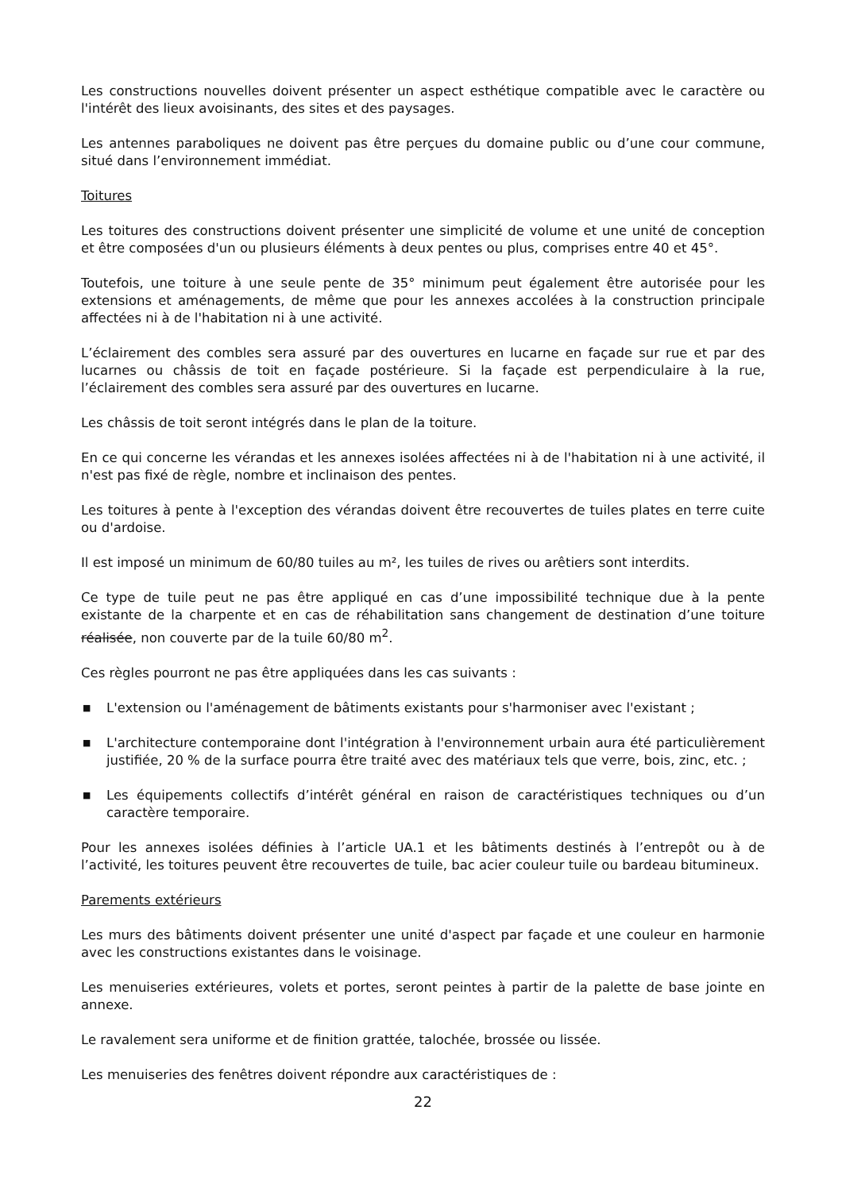Les constructions nouvelles doivent présenter un aspect esthétique compatible avec le caractère ou l'intérêt des lieux avoisinants, des sites et des paysages.
Les antennes paraboliques ne doivent pas être perçues du domaine public ou d’une cour commune, situé dans l’environnement immédiat.
Toitures
Les toitures des constructions doivent présenter une simplicité de volume et une unité de conception et être composées d'un ou plusieurs éléments à deux pentes ou plus, comprises entre 40 et 45°.
Toutefois, une toiture à une seule pente de 35° minimum peut également être autorisée pour les extensions et aménagements, de même que pour les annexes accolées à la construction principale affectées ni à de l'habitation ni à une activité.
L’éclairement des combles sera assuré par des ouvertures en lucarne en façade sur rue et par des lucarnes ou châssis de toit en façade postérieure. Si la façade est perpendiculaire à la rue, l’éclairement des combles sera assuré par des ouvertures en lucarne.
Les châssis de toit seront intégrés dans le plan de la toiture.
En ce qui concerne les vérandas et les annexes isolées affectées ni à de l'habitation ni à une activité, il n'est pas fixé de règle, nombre et inclinaison des pentes.
Les toitures à pente à l'exception des vérandas doivent être recouvertes de tuiles plates en terre cuite ou d'ardoise.
Il est imposé un minimum de 60/80 tuiles au m², les tuiles de rives ou arêtiers sont interdits.
Ce type de tuile peut ne pas être appliqué en cas d’une impossibilité technique due à la pente existante de la charpente et en cas de réhabilitation sans changement de destination d’une toiture réalisée, non couverte par de la tuile 60/80 m<sup>2</sup>.
Ces règles pourront ne pas être appliquées dans les cas suivants :
■ L'extension ou l'aménagement de bâtiments existants pour s'harmoniser avec l'existant ;
■ L'architecture contemporaine dont l'intégration à l'environnement urbain aura été particulièrement justifiée, 20 % de la surface pourra être traité avec des matériaux tels que verre, bois, zinc, etc. ;
■ Les équipements collectifs d’intérêt général en raison de caractéristiques techniques ou d’un caractère temporaire.
Pour les annexes isolées définies à l’article UA.1 et les bâtiments destinés à l’entrepôt ou à de l’activité, les toitures peuvent être recouvertes de tuile, bac acier couleur tuile ou bardeau bitumineux.
Parements extérieurs
Les murs des bâtiments doivent présenter une unité d'aspect par façade et une couleur en harmonie avec les constructions existantes dans le voisinage.
Les menuiseries extérieures, volets et portes, seront peintes à partir de la palette de base jointe en annexe.
Le ravalement sera uniforme et de finition grattée, talochée, brossée ou lissée.
Les menuiseries des fenêtres doivent répondre aux caractéristiques de :
22